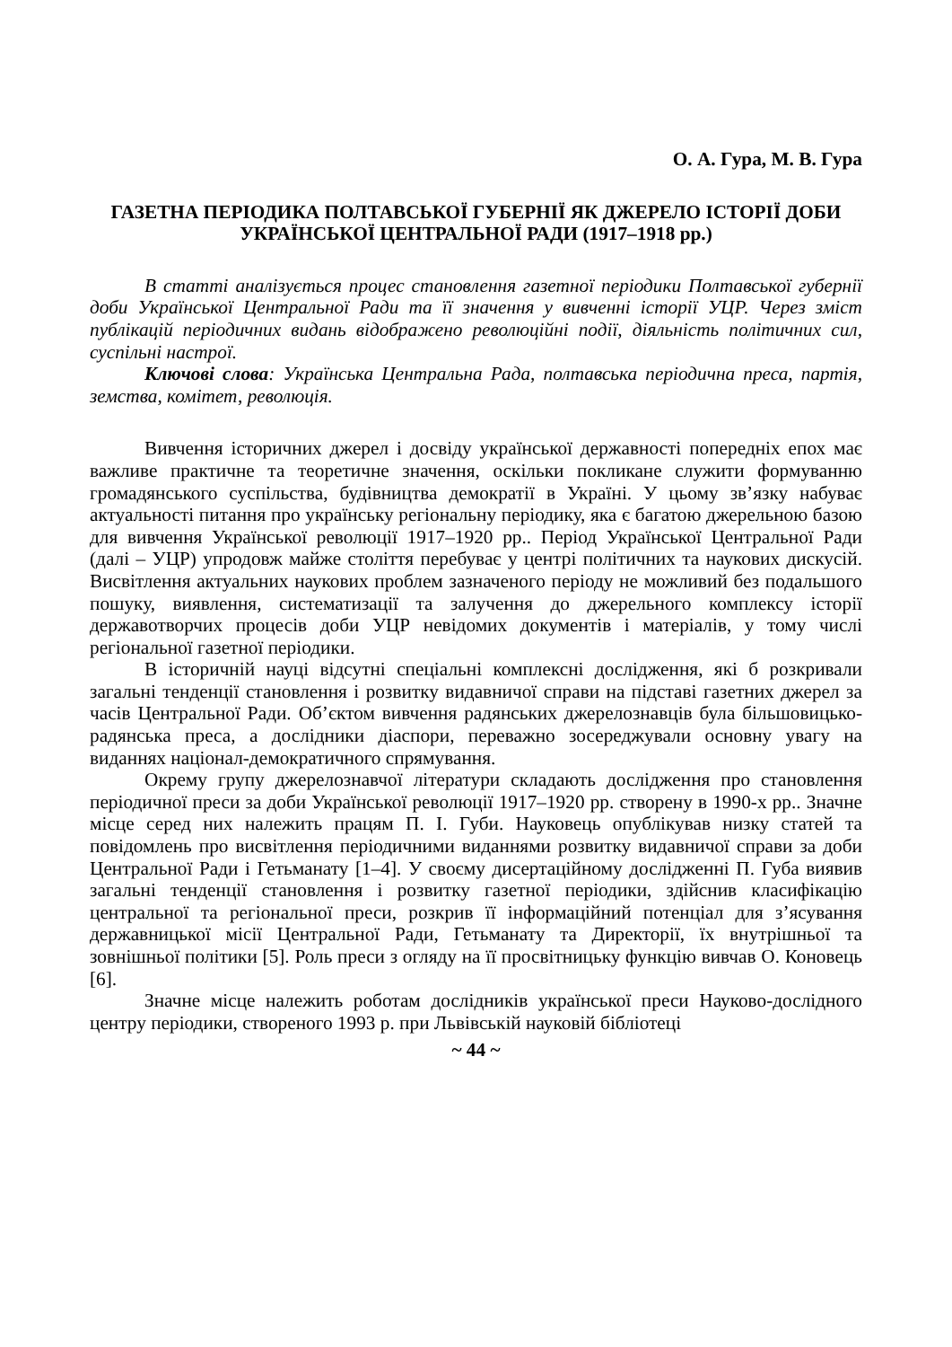О. А. Гура, М. В. Гура
ГАЗЕТНА ПЕРІОДИКА ПОЛТАВСЬКОЇ ГУБЕРНІЇ ЯК ДЖЕРЕЛО ІСТОРІЇ ДОБИ УКРАЇНСЬКОЇ ЦЕНТРАЛЬНОЇ РАДИ (1917–1918 рр.)
В статті аналізується процес становлення газетної періодики Полтавської губернії доби Української Центральної Ради та її значення у вивченні історії УЦР. Через зміст публікацій періодичних видань відображено революційні події, діяльність політичних сил, суспільні настрої.
Ключові слова: Українська Центральна Рада, полтавська періодична преса, партія, земства, комітет, революція.
Вивчення історичних джерел і досвіду української державності попередніх епох має важливе практичне та теоретичне значення, оскільки покликане служити формуванню громадянського суспільства, будівництва демократії в Україні. У цьому зв’язку набуває актуальності питання про українську регіональну періодику, яка є багатою джерельною базою для вивчення Української революції 1917–1920 рр.. Період Української Центральної Ради (далі – УЦР) упродовж майже століття перебуває у центрі політичних та наукових дискусій. Висвітлення актуальних наукових проблем зазначеного періоду не можливий без подальшого пошуку, виявлення, систематизації та залучення до джерельного комплексу історії державотворчих процесів доби УЦР невідомих документів і матеріалів, у тому числі регіональної газетної періодики.
В історичній науці відсутні спеціальні комплексні дослідження, які б розкривали загальні тенденції становлення і розвитку видавничої справи на підставі газетних джерел за часів Центральної Ради. Об’єктом вивчення радянських джерелознавців була більшовицько-радянська преса, а дослідники діаспори, переважно зосереджували основну увагу на виданнях націонал-демократичного спрямування.
Окрему групу джерелознавчої літератури складають дослідження про становлення періодичної преси за доби Української революції 1917–1920 рр. створену в 1990-х рр.. Значне місце серед них належить працям П. І. Губи. Науковець опублікував низку статей та повідомлень про висвітлення періодичними виданнями розвитку видавничої справи за доби Центральної Ради і Гетьманату [1–4]. У своєму дисертаційному дослідженні П. Губа виявив загальні тенденції становлення і розвитку газетної періодики, здійснив класифікацію центральної та регіональної преси, розкрив її інформаційний потенціал для з’ясування державницької місії Центральної Ради, Гетьманату та Директорії, їх внутрішньої та зовнішньої політики [5]. Роль преси з огляду на її просвітницьку функцію вивчав О. Коновець [6].
Значне місце належить роботам дослідників української преси Науково-дослідного центру періодики, створеного 1993 р. при Львівській науковій бібліотеці
~ 44 ~